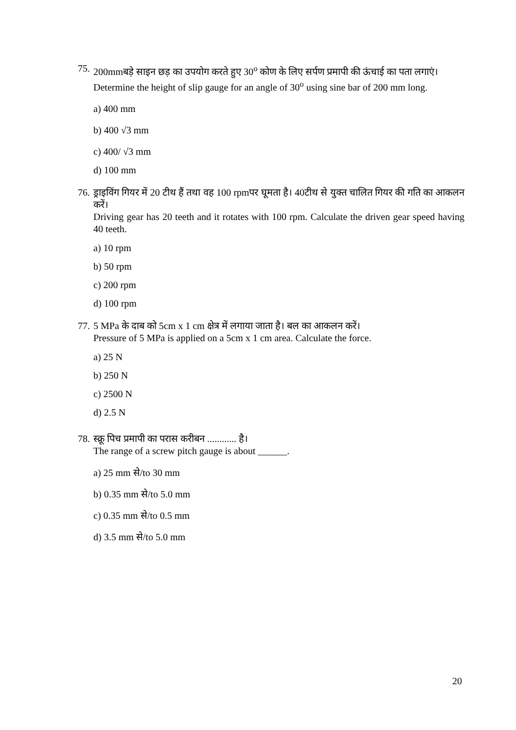75.
200mmबड़े साइन छड़ का उपयोग करते हुए 30<sup>o</sup> कोण के लिए सर्पण प्रमापी की ऊंचाई का पता लगाएं।
Determine the height of slip gauge for an angle of 30<sup>o</sup> using sine bar of 200 mm long.
a) 400 mm
b) 400 √3 mm
c) 400/ √3 mm
d) 100 mm
76.
ड्राइविंग गियर में 20 टीथ हैं तथा वह 100 rpmपर घूमता है। 40टीथ से युक्त चालित गियर की गति का आकलन करें।
Driving gear has 20 teeth and it rotates with 100 rpm. Calculate the driven gear speed having 40 teeth.
a) 10 rpm
b) 50 rpm
c) 200 rpm
d) 100 rpm
77.
5 MPa के दाब को 5cm x 1 cm क्षेत्र में लगाया जाता है। बल का आकलन करें।
Pressure of 5 MPa is applied on a 5cm x 1 cm area. Calculate the force.
a) 25 N
b) 250 N
c) 2500 N
d) 2.5 N
78.
स्क्रू पिच प्रमापी का परास करीबन ............ है।
The range of a screw pitch gauge is about ______.
a) 25 mm से/to 30 mm
b) 0.35 mm से/to 5.0 mm
c) 0.35 mm से/to 0.5 mm
d) 3.5 mm से/to 5.0 mm
20